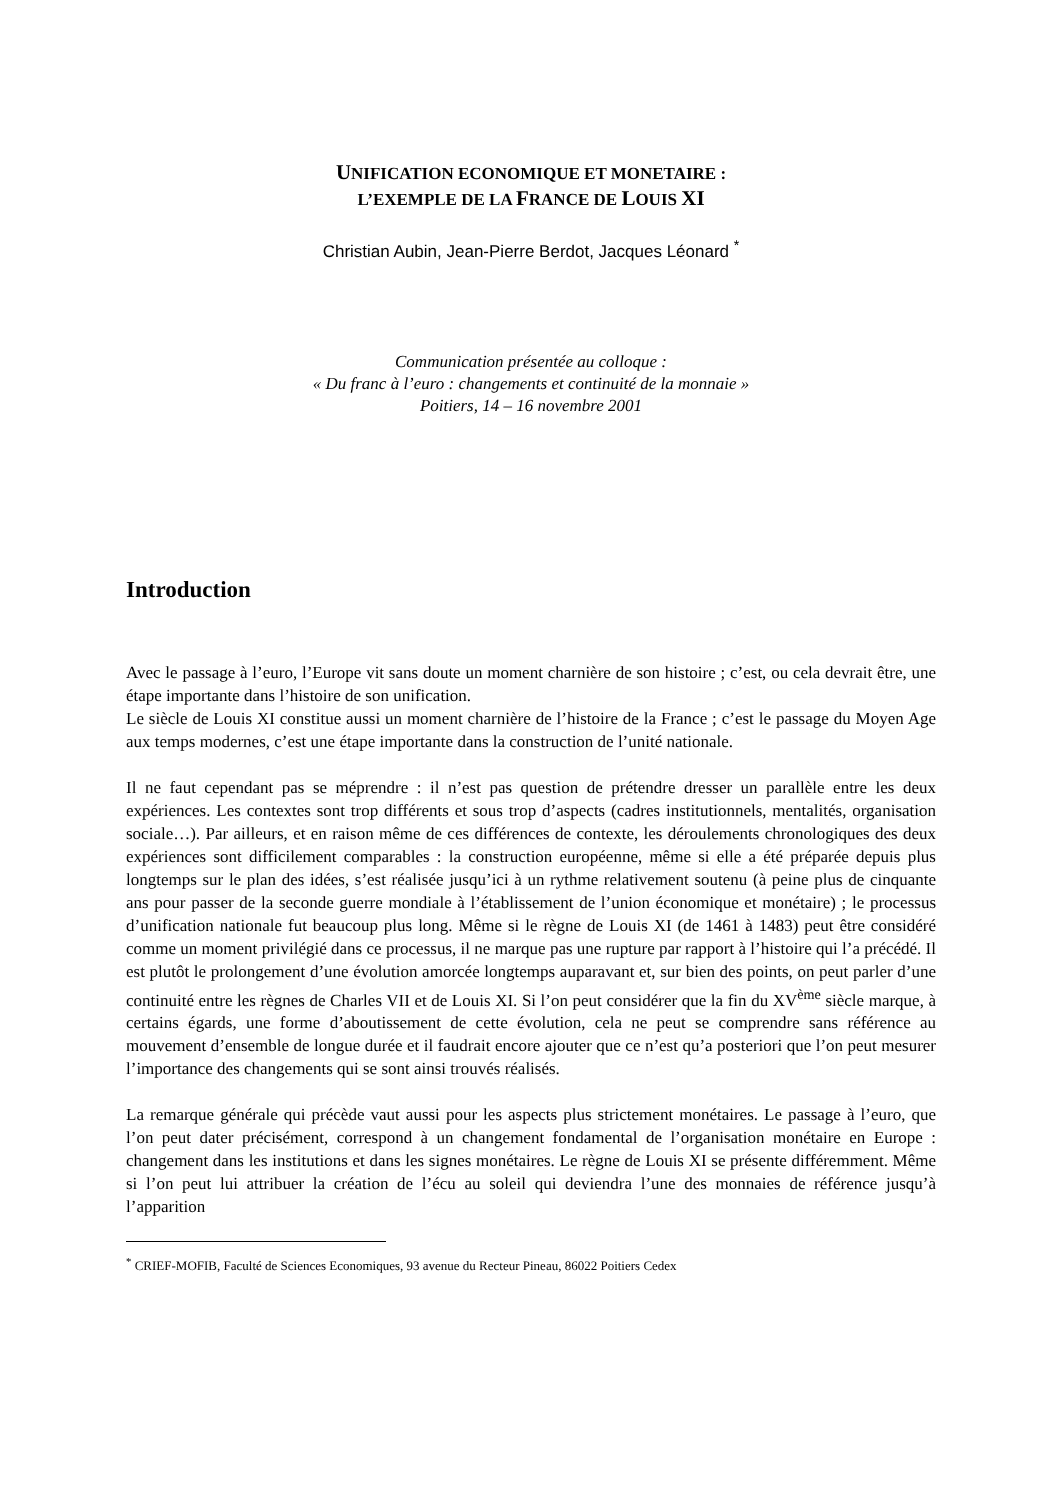UNIFICATION ECONOMIQUE ET MONETAIRE :
L’EXEMPLE DE LA FRANCE DE LOUIS XI
Christian Aubin, Jean-Pierre Berdot, Jacques Léonard <sup>*</sup>
Communication présentée au colloque :
« Du franc à l’euro : changements et continuité de la monnaie »
Poitiers, 14 – 16 novembre 2001
Introduction
Avec le passage à l’euro, l’Europe vit sans doute un moment charnière de son histoire ; c’est, ou cela devrait être, une étape importante dans l’histoire de son unification.
Le siècle de Louis XI constitue aussi un moment charnière de l’histoire de la France ; c’est le passage du Moyen Age aux temps modernes, c’est une étape importante dans la construction de l’unité nationale.
Il ne faut cependant pas se méprendre : il n’est pas question de prétendre dresser un parallèle entre les deux expériences. Les contextes sont trop différents et sous trop d’aspects (cadres institutionnels, mentalités, organisation sociale…). Par ailleurs, et en raison même de ces différences de contexte, les déroulements chronologiques des deux expériences sont difficilement comparables : la construction européenne, même si elle a été préparée depuis plus longtemps sur le plan des idées, s’est réalisée jusqu’ici à un rythme relativement soutenu (à peine plus de cinquante ans pour passer de la seconde guerre mondiale à l’établissement de l’union économique et monétaire) ; le processus d’unification nationale fut beaucoup plus long. Même si le règne de Louis XI (de 1461 à 1483) peut être considéré comme un moment privilégié dans ce processus, il ne marque pas une rupture par rapport à l’histoire qui l’a précédé. Il est plutôt le prolongement d’une évolution amorcée longtemps auparavant et, sur bien des points, on peut parler d’une continuité entre les règnes de Charles VII et de Louis XI. Si l’on peut considérer que la fin du XV<sup>ème</sup> siècle marque, à certains égards, une forme d’aboutissement de cette évolution, cela ne peut se comprendre sans référence au mouvement d’ensemble de longue durée et il faudrait encore ajouter que ce n’est qu’a posteriori que l’on peut mesurer l’importance des changements qui se sont ainsi trouvés réalisés.
La remarque générale qui précède vaut aussi pour les aspects plus strictement monétaires. Le passage à l’euro, que l’on peut dater précisément, correspond à un changement fondamental de l’organisation monétaire en Europe : changement dans les institutions et dans les signes monétaires. Le règne de Louis XI se présente différemment. Même si l’on peut lui attribuer la création de l’écu au soleil qui deviendra l’une des monnaies de référence jusqu’à l’apparition
<sup>*</sup> CRIEF-MOFIB, Faculté de Sciences Economiques, 93 avenue du Recteur Pineau, 86022 Poitiers Cedex